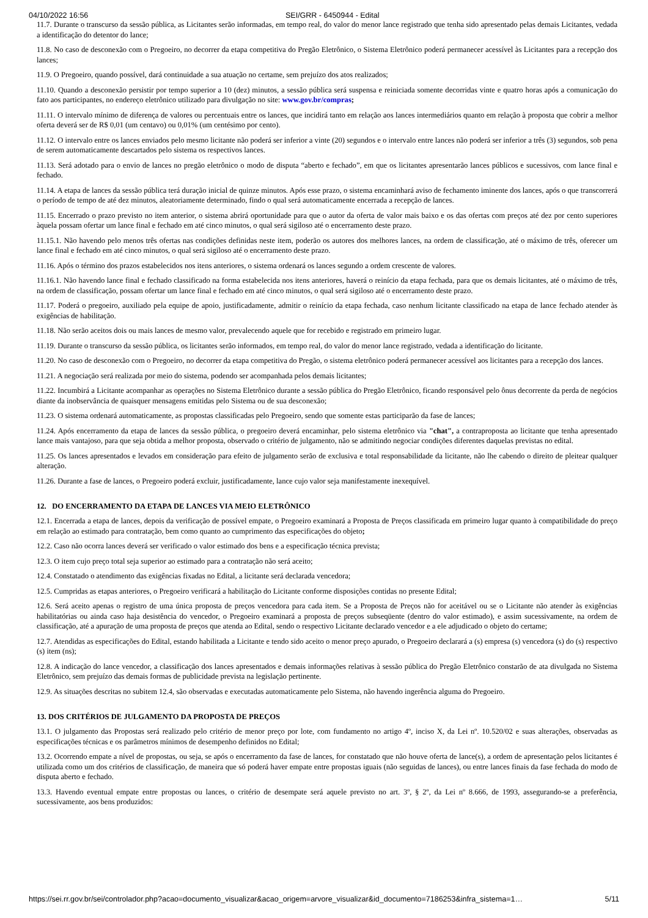04/10/2022 16:56 SEI/GRR - 6450944 - Edital
11.7. Durante o transcurso da sessão pública, as Licitantes serão informadas, em tempo real, do valor do menor lance registrado que tenha sido apresentado pelas demais Licitantes, vedada a identificação do detentor do lance;
11.8. No caso de desconexão com o Pregoeiro, no decorrer da etapa competitiva do Pregão Eletrônico, o Sistema Eletrônico poderá permanecer acessível às Licitantes para a recepção dos lances;
11.9. O Pregoeiro, quando possível, dará continuidade a sua atuação no certame, sem prejuízo dos atos realizados;
11.10. Quando a desconexão persistir por tempo superior a 10 (dez) minutos, a sessão pública será suspensa e reiniciada somente decorridas vinte e quatro horas após a comunicação do fato aos participantes, no endereço eletrônico utilizado para divulgação no site: www.gov.br/compras;
11.11. O intervalo mínimo de diferença de valores ou percentuais entre os lances, que incidirá tanto em relação aos lances intermediários quanto em relação à proposta que cobrir a melhor oferta deverá ser de R$ 0,01 (um centavo) ou 0,01% (um centésimo por cento).
11.12. O intervalo entre os lances enviados pelo mesmo licitante não poderá ser inferior a vinte (20) segundos e o intervalo entre lances não poderá ser inferior a três (3) segundos, sob pena de serem automaticamente descartados pelo sistema os respectivos lances.
11.13. Será adotado para o envio de lances no pregão eletrônico o modo de disputa “aberto e fechado”, em que os licitantes apresentarão lances públicos e sucessivos, com lance final e fechado.
11.14. A etapa de lances da sessão pública terá duração inicial de quinze minutos. Após esse prazo, o sistema encaminhará aviso de fechamento iminente dos lances, após o que transcorrerá o período de tempo de até dez minutos, aleatoriamente determinado, findo o qual será automaticamente encerrada a recepção de lances.
11.15. Encerrado o prazo previsto no item anterior, o sistema abrirá oportunidade para que o autor da oferta de valor mais baixo e os das ofertas com preços até dez por cento superiores àquela possam ofertar um lance final e fechado em até cinco minutos, o qual será sigiloso até o encerramento deste prazo.
11.15.1. Não havendo pelo menos três ofertas nas condições definidas neste item, poderão os autores dos melhores lances, na ordem de classificação, até o máximo de três, oferecer um lance final e fechado em até cinco minutos, o qual será sigiloso até o encerramento deste prazo.
11.16. Após o término dos prazos estabelecidos nos itens anteriores, o sistema ordenará os lances segundo a ordem crescente de valores.
11.16.1. Não havendo lance final e fechado classificado na forma estabelecida nos itens anteriores, haverá o reinício da etapa fechada, para que os demais licitantes, até o máximo de três, na ordem de classificação, possam ofertar um lance final e fechado em até cinco minutos, o qual será sigiloso até o encerramento deste prazo.
11.17. Poderá o pregoeiro, auxiliado pela equipe de apoio, justificadamente, admitir o reinício da etapa fechada, caso nenhum licitante classificado na etapa de lance fechado atender às exigências de habilitação.
11.18. Não serão aceitos dois ou mais lances de mesmo valor, prevalecendo aquele que for recebido e registrado em primeiro lugar.
11.19. Durante o transcurso da sessão pública, os licitantes serão informados, em tempo real, do valor do menor lance registrado, vedada a identificação do licitante.
11.20. No caso de desconexão com o Pregoeiro, no decorrer da etapa competitiva do Pregão, o sistema eletrônico poderá permanecer acessível aos licitantes para a recepção dos lances.
11.21. A negociação será realizada por meio do sistema, podendo ser acompanhada pelos demais licitantes;
11.22. Incumbirá a Licitante acompanhar as operações no Sistema Eletrônico durante a sessão pública do Pregão Eletrônico, ficando responsável pelo ônus decorrente da perda de negócios diante da inobservância de quaisquer mensagens emitidas pelo Sistema ou de sua desconexão;
11.23. O sistema ordenará automaticamente, as propostas classificadas pelo Pregoeiro, sendo que somente estas participarão da fase de lances;
11.24. Após encerramento da etapa de lances da sessão pública, o pregoeiro deverá encaminhar, pelo sistema eletrônico via "chat", a contraproposta ao licitante que tenha apresentado lance mais vantajoso, para que seja obtida a melhor proposta, observado o critério de julgamento, não se admitindo negociar condições diferentes daquelas previstas no edital.
11.25. Os lances apresentados e levados em consideração para efeito de julgamento serão de exclusiva e total responsabilidade da licitante, não lhe cabendo o direito de pleitear qualquer alteração.
11.26. Durante a fase de lances, o Pregoeiro poderá excluir, justificadamente, lance cujo valor seja manifestamente inexequível.
12. DO ENCERRAMENTO DA ETAPA DE LANCES VIA MEIO ELETRÔNICO
12.1. Encerrada a etapa de lances, depois da verificação de possível empate, o Pregoeiro examinará a Proposta de Preços classificada em primeiro lugar quanto à compatibilidade do preço em relação ao estimado para contratação, bem como quanto ao cumprimento das especificações do objeto;
12.2. Caso não ocorra lances deverá ser verificado o valor estimado dos bens e a especificação técnica prevista;
12.3. O item cujo preço total seja superior ao estimado para a contratação não será aceito;
12.4. Constatado o atendimento das exigências fixadas no Edital, a licitante será declarada vencedora;
12.5. Cumpridas as etapas anteriores, o Pregoeiro verificará a habilitação do Licitante conforme disposições contidas no presente Edital;
12.6. Será aceito apenas o registro de uma única proposta de preços vencedora para cada item. Se a Proposta de Preços não for aceitável ou se o Licitante não atender às exigências habilitatórias ou ainda caso haja desistência do vencedor, o Pregoeiro examinará a proposta de preços subseqüente (dentro do valor estimado), e assim sucessivamente, na ordem de classificação, até a apuração de uma proposta de preços que atenda ao Edital, sendo o respectivo Licitante declarado vencedor e a ele adjudicado o objeto do certame;
12.7. Atendidas as especificações do Edital, estando habilitada a Licitante e tendo sido aceito o menor preço apurado, o Pregoeiro declarará a (s) empresa (s) vencedora (s) do (s) respectivo (s) item (ns);
12.8. A indicação do lance vencedor, a classificação dos lances apresentados e demais informações relativas à sessão pública do Pregão Eletrônico constarão de ata divulgada no Sistema Eletrônico, sem prejuízo das demais formas de publicidade prevista na legislação pertinente.
12.9. As situações descritas no subitem 12.4, são observadas e executadas automaticamente pelo Sistema, não havendo ingerência alguma do Pregoeiro.
13. DOS CRITÉRIOS DE JULGAMENTO DA PROPOSTA DE PREÇOS
13.1. O julgamento das Propostas será realizado pelo critério de menor preço por lote, com fundamento no artigo 4º, inciso X, da Lei nº. 10.520/02 e suas alterações, observadas as especificações técnicas e os parâmetros mínimos de desempenho definidos no Edital;
13.2. Ocorrendo empate a nível de propostas, ou seja, se após o encerramento da fase de lances, for constatado que não houve oferta de lance(s), a ordem de apresentação pelos licitantes é utilizada como um dos critérios de classificação, de maneira que só poderá haver empate entre propostas iguais (não seguidas de lances), ou entre lances finais da fase fechada do modo de disputa aberto e fechado.
13.3. Havendo eventual empate entre propostas ou lances, o critério de desempate será aquele previsto no art. 3º, § 2º, da Lei nº 8.666, de 1993, assegurando-se a preferência, sucessivamente, aos bens produzidos:
https://sei.rr.gov.br/sei/controlador.php?acao=documento_visualizar&acao_origem=arvore_visualizar&id_documento=7186253&infra_sistema=1… 5/11